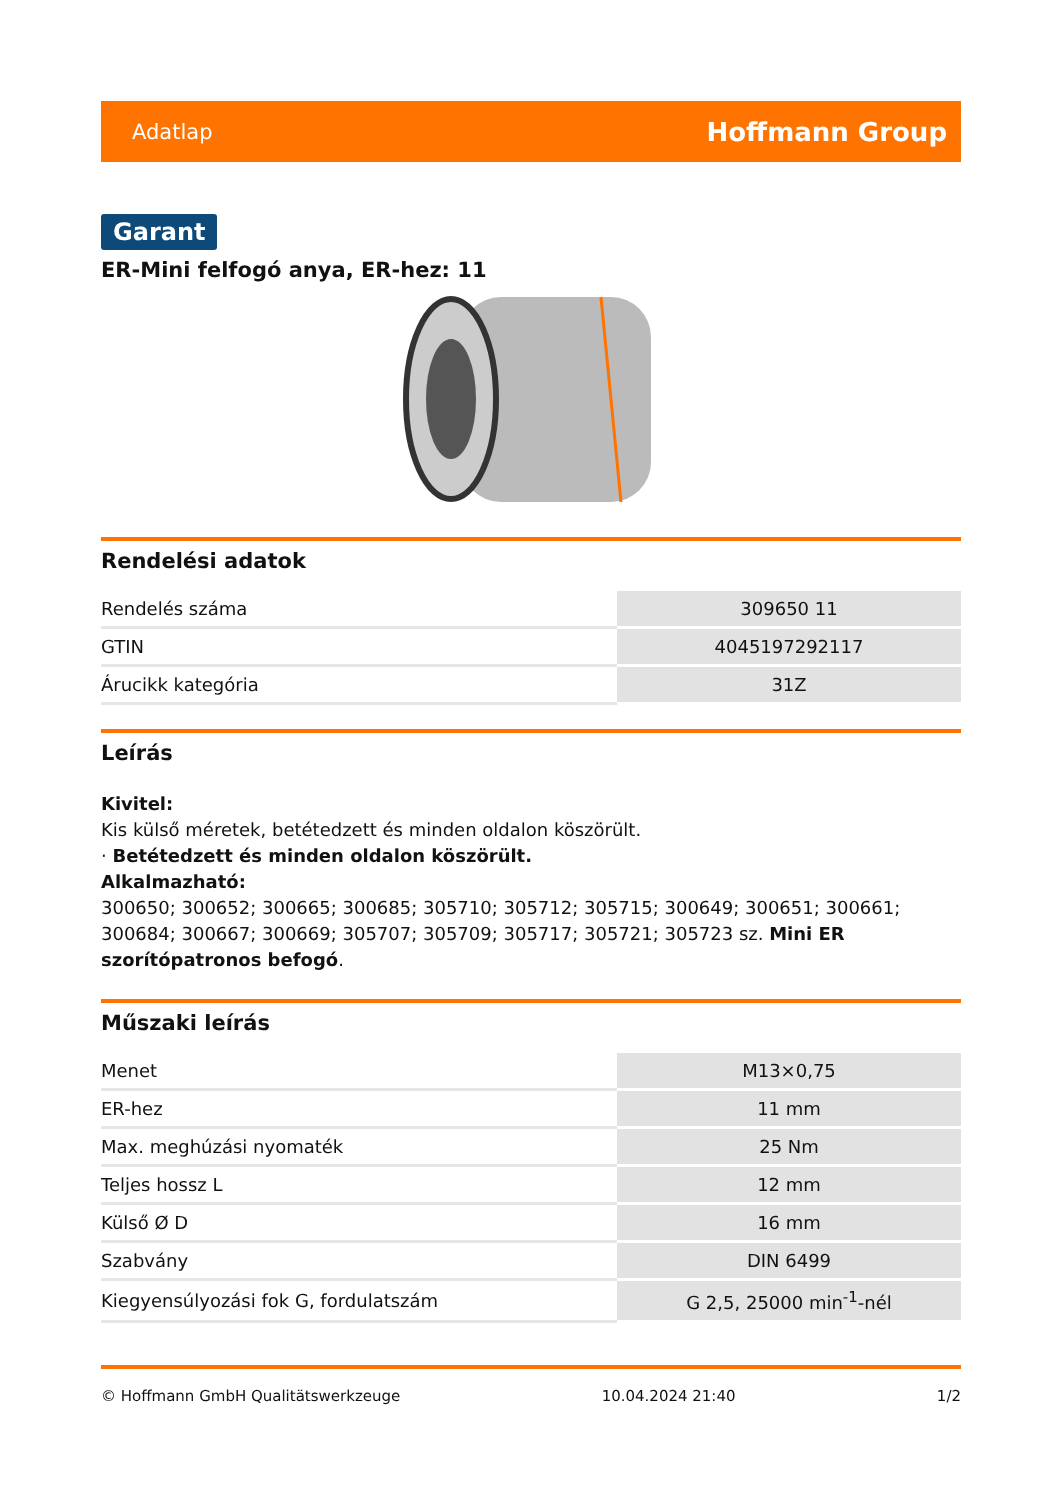Adatlap Hoffmann Group
Garant
ER-Mini felfogó anya, ER-hez: 11
Rendelési adatok
| Rendelés száma | 309650 11 |
| GTIN | 4045197292117 |
| Árucikk kategória | 31Z |
Leírás
Kivitel:
Kis külső méretek, betétedzett és minden oldalon köszörült.
· Betétedzett és minden oldalon köszörült.
Alkalmazható:
300650; 300652; 300665; 300685; 305710; 305712; 305715; 300649; 300651; 300661; 300684; 300667; 300669; 305707; 305709; 305717; 305721; 305723 sz. Mini ER szorítópatronos befogó.
Műszaki leírás
| Menet | M13×0,75 |
| ER-hez | 11 mm |
| Max. meghúzási nyomaték | 25 Nm |
| Teljes hossz L | 12 mm |
| Külső Ø D | 16 mm |
| Szabvány | DIN 6499 |
| Kiegyensúlyozási fok G, fordulatszám | G 2,5, 25000 min<sup>-1</sup>-nél |
© Hoffmann GmbH Qualitätswerkzeuge 10.04.2024 21:40 1/2